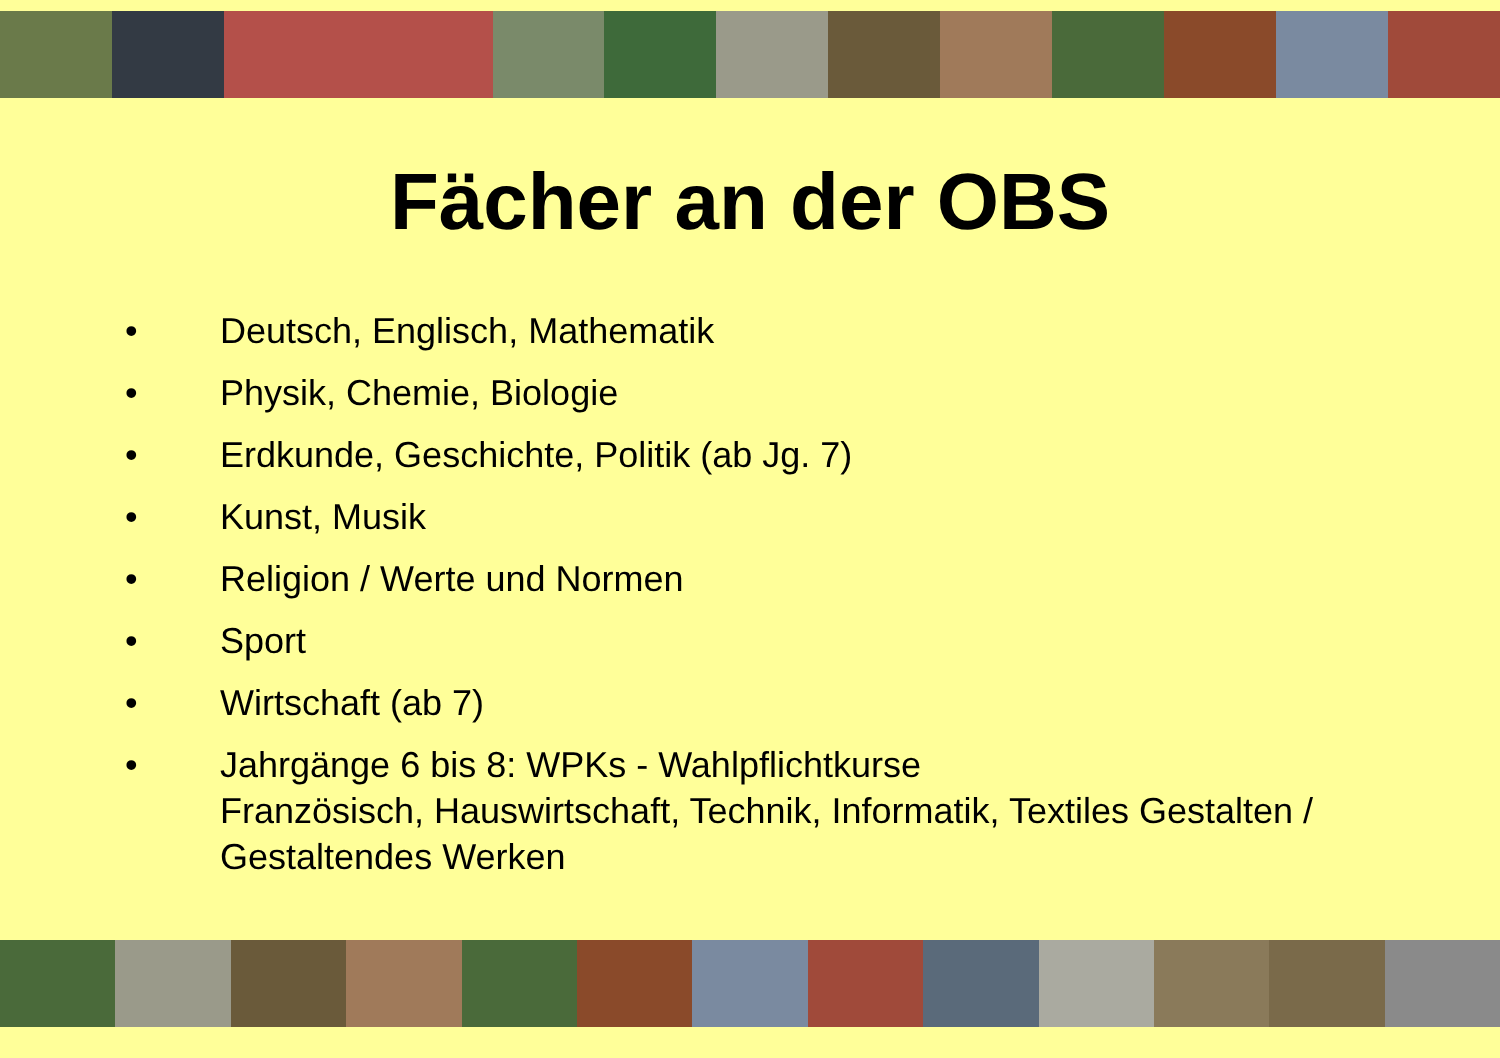Fächer an der OBS
• Deutsch, Englisch, Mathematik
• Physik, Chemie, Biologie
• Erdkunde, Geschichte, Politik (ab Jg. 7)
• Kunst, Musik
• Religion / Werte und Normen
• Sport
• Wirtschaft (ab 7)
• Jahrgänge 6 bis 8: WPKs - Wahlpflichtkurse
Französisch, Hauswirtschaft, Technik, Informatik, Textiles Gestalten / Gestaltendes Werken